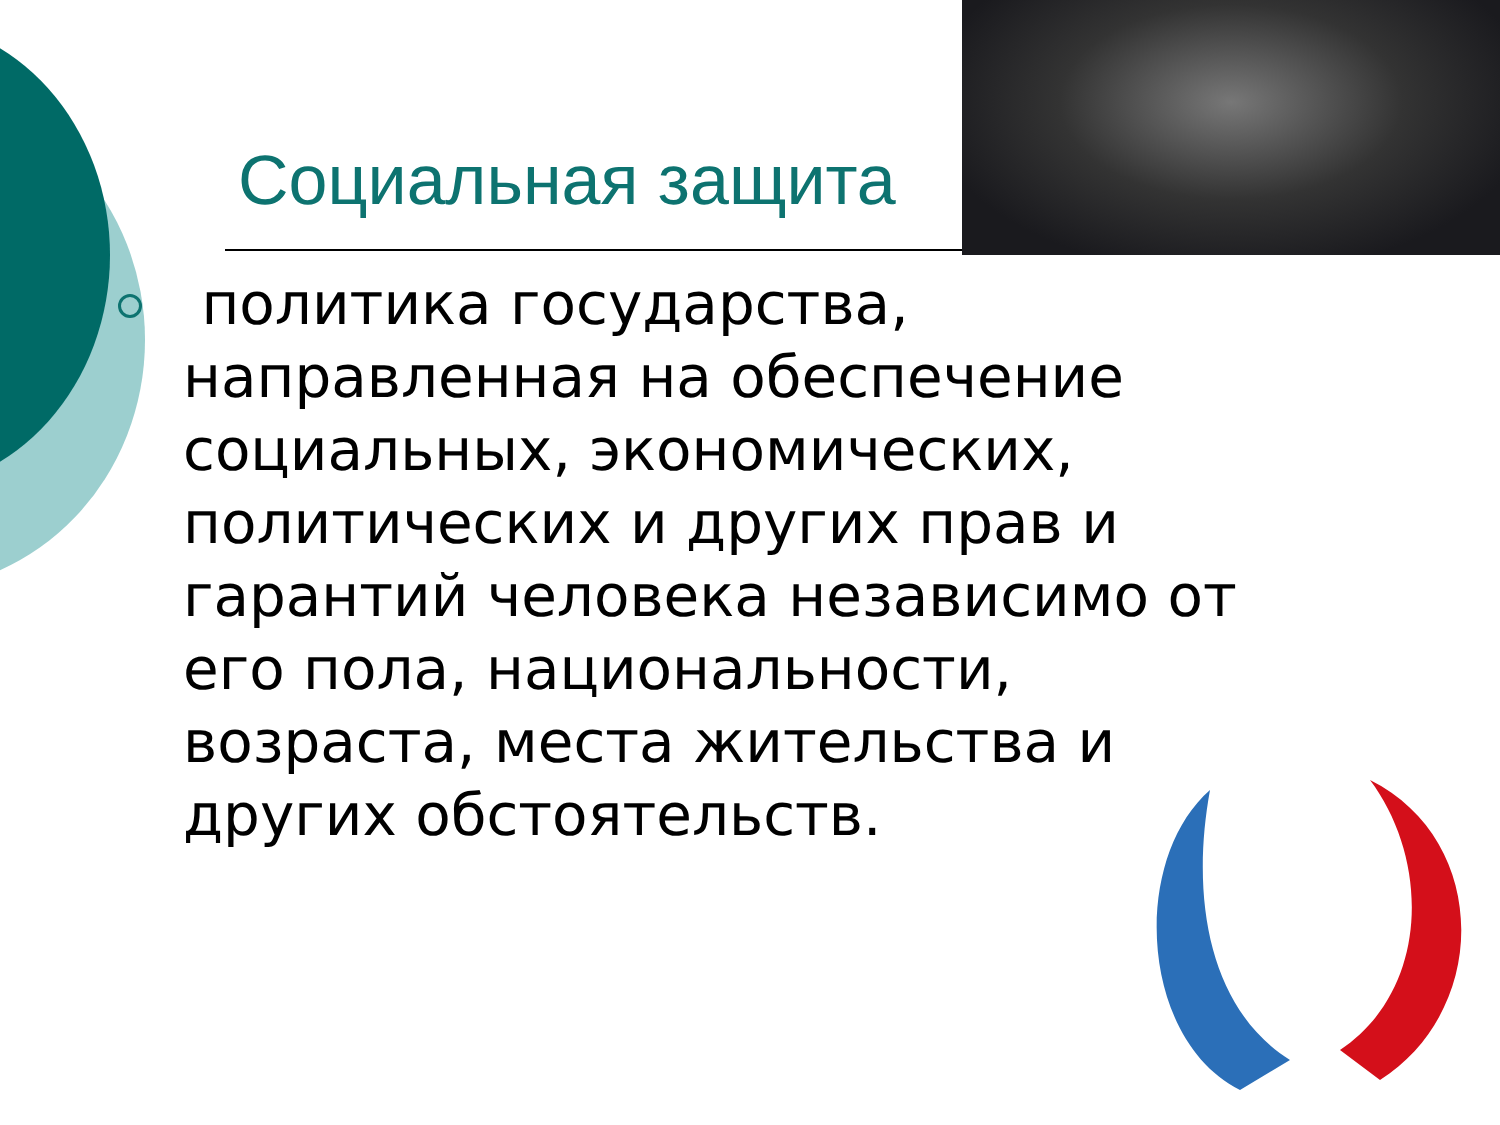Социальная защита
политика государства, направленная на обеспечение социальных, экономических, политических и других прав и гарантий человека независимо от его пола, национальности, возраста, места жительства и других обстоятельств.